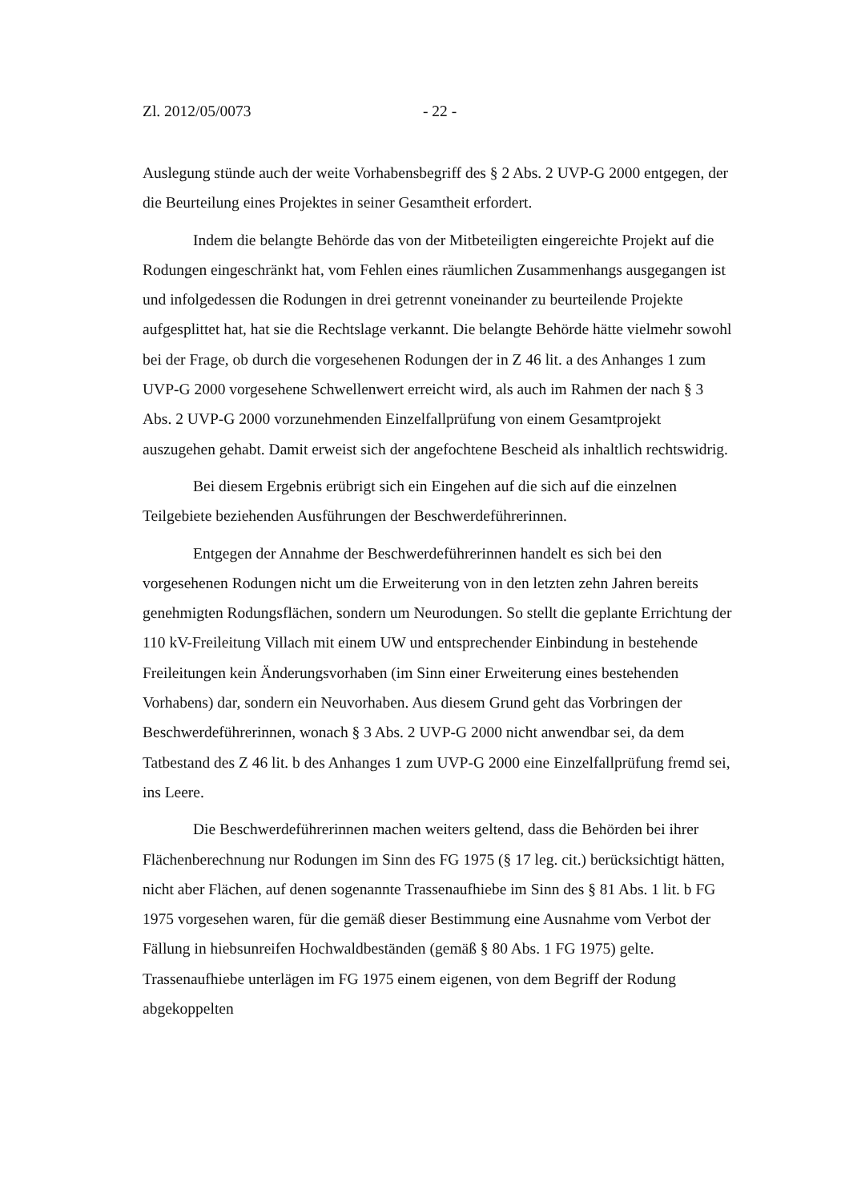Zl. 2012/05/0073 - 22 -
Auslegung stünde auch der weite Vorhabensbegriff des § 2 Abs. 2 UVP-G 2000 entgegen, der die Beurteilung eines Projektes in seiner Gesamtheit erfordert.
Indem die belangte Behörde das von der Mitbeteiligten eingereichte Projekt auf die Rodungen eingeschränkt hat, vom Fehlen eines räumlichen Zusammenhangs ausgegangen ist und infolgedessen die Rodungen in drei getrennt voneinander zu beurteilende Projekte aufgesplittet hat, hat sie die Rechtslage verkannt. Die belangte Behörde hätte vielmehr sowohl bei der Frage, ob durch die vorgesehenen Rodungen der in Z 46 lit. a des Anhanges 1 zum UVP-G 2000 vorgesehene Schwellenwert erreicht wird, als auch im Rahmen der nach § 3 Abs. 2 UVP-G 2000 vorzunehmenden Einzelfallprüfung von einem Gesamtprojekt auszugehen gehabt. Damit erweist sich der angefochtene Bescheid als inhaltlich rechtswidrig.
Bei diesem Ergebnis erübrigt sich ein Eingehen auf die sich auf die einzelnen Teilgebiete beziehenden Ausführungen der Beschwerdeführerinnen.
Entgegen der Annahme der Beschwerdeführerinnen handelt es sich bei den vorgesehenen Rodungen nicht um die Erweiterung von in den letzten zehn Jahren bereits genehmigten Rodungsflächen, sondern um Neurodungen. So stellt die geplante Errichtung der 110 kV-Freileitung Villach mit einem UW und entsprechender Einbindung in bestehende Freileitungen kein Änderungsvorhaben (im Sinn einer Erweiterung eines bestehenden Vorhabens) dar, sondern ein Neuvorhaben. Aus diesem Grund geht das Vorbringen der Beschwerdeführerinnen, wonach § 3 Abs. 2 UVP-G 2000 nicht anwendbar sei, da dem Tatbestand des Z 46 lit. b des Anhanges 1 zum UVP-G 2000 eine Einzelfallprüfung fremd sei, ins Leere.
Die Beschwerdeführerinnen machen weiters geltend, dass die Behörden bei ihrer Flächenberechnung nur Rodungen im Sinn des FG 1975 (§ 17 leg. cit.) berücksichtigt hätten, nicht aber Flächen, auf denen sogenannte Trassenaufhiebe im Sinn des § 81 Abs. 1 lit. b FG 1975 vorgesehen waren, für die gemäß dieser Bestimmung eine Ausnahme vom Verbot der Fällung in hiebsunreifen Hochwaldbeständen (gemäß § 80 Abs. 1 FG 1975) gelte. Trassenaufhiebe unterlägen im FG 1975 einem eigenen, von dem Begriff der Rodung abgekoppelten